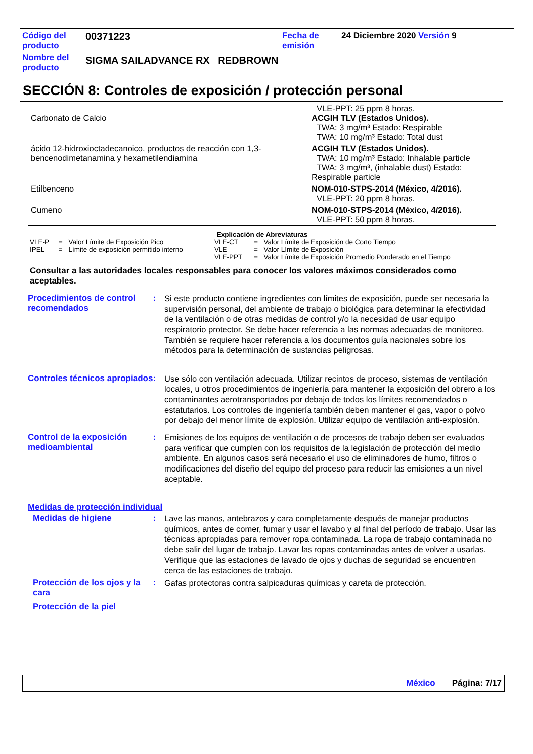| Código del producto | 00371223 | Fecha de emisión | 24 Diciembre 2020 Versión 9 |
| Nombre del producto | SIGMA SAILADVANCE RX REDBROWN | | |
SECCIÓN 8: Controles de exposición / protección personal
| Carbonato de Calcio | VLE-PPT: 25 ppm 8 horas. ACGIH TLV (Estados Unidos). TWA: 3 mg/m³ Estado: Respirable TWA: 10 mg/m³ Estado: Total dust |
| ácido 12-hidroxioctadecanoico, productos de reacción con 1,3-bencenodimetanamina y hexametilendiamina | ACGIH TLV (Estados Unidos). TWA: 10 mg/m³ Estado: Inhalable particle TWA: 3 mg/m³, (inhalable dust) Estado: Respirable particle |
| Etilbenceno | NOM-010-STPS-2014 (México, 4/2016). VLE-PPT: 20 ppm 8 horas. |
| Cumeno | NOM-010-STPS-2014 (México, 4/2016). VLE-PPT: 50 ppm 8 horas. |
Explicación de Abreviaturas
| VLE-P | = | Valor Límite de Exposición Pico | VLE-CT | = | Valor Límite de Exposición de Corto Tiempo |
| IPEL | = | Límite de exposición permitido interno | VLE | = | Valor Límite de Exposición |
| | | | VLE-PPT | = | Valor Límite de Exposición Promedio Ponderado en el Tiempo |
Consultar a las autoridades locales responsables para conocer los valores máximos considerados como aceptables.
Procedimientos de control recomendados
:
Si este producto contiene ingredientes con límites de exposición, puede ser necesaria la supervisión personal, del ambiente de trabajo o biológica para determinar la efectividad de la ventilación o de otras medidas de control y/o la necesidad de usar equipo respiratorio protector. Se debe hacer referencia a las normas adecuadas de monitoreo. También se requiere hacer referencia a los documentos guía nacionales sobre los métodos para la determinación de sustancias peligrosas.
Controles técnicos apropiados
:
Use sólo con ventilación adecuada. Utilizar recintos de proceso, sistemas de ventilación locales, u otros procedimientos de ingeniería para mantener la exposición del obrero a los contaminantes aerotransportados por debajo de todos los límites recomendados o estatutarios. Los controles de ingeniería también deben mantener el gas, vapor o polvo por debajo del menor límite de explosión. Utilizar equipo de ventilación anti-explosión.
Control de la exposición medioambiental
:
Emisiones de los equipos de ventilación o de procesos de trabajo deben ser evaluados para verificar que cumplen con los requisitos de la legislación de protección del medio ambiente. En algunos casos será necesario el uso de eliminadores de humo, filtros o modificaciones del diseño del equipo del proceso para reducir las emisiones a un nivel aceptable.
Medidas de protección individual
Medidas de higiene :
Lave las manos, antebrazos y cara completamente después de manejar productos químicos, antes de comer, fumar y usar el lavabo y al final del período de trabajo. Usar las técnicas apropiadas para remover ropa contaminada. La ropa de trabajo contaminada no debe salir del lugar de trabajo. Lavar las ropas contaminadas antes de volver a usarlas. Verifique que las estaciones de lavado de ojos y duchas de seguridad se encuentren cerca de las estaciones de trabajo.
Protección de los ojos y la cara
:
Gafas protectoras contra salpicaduras químicas y careta de protección.
Protección de la piel
México Página: 7/17